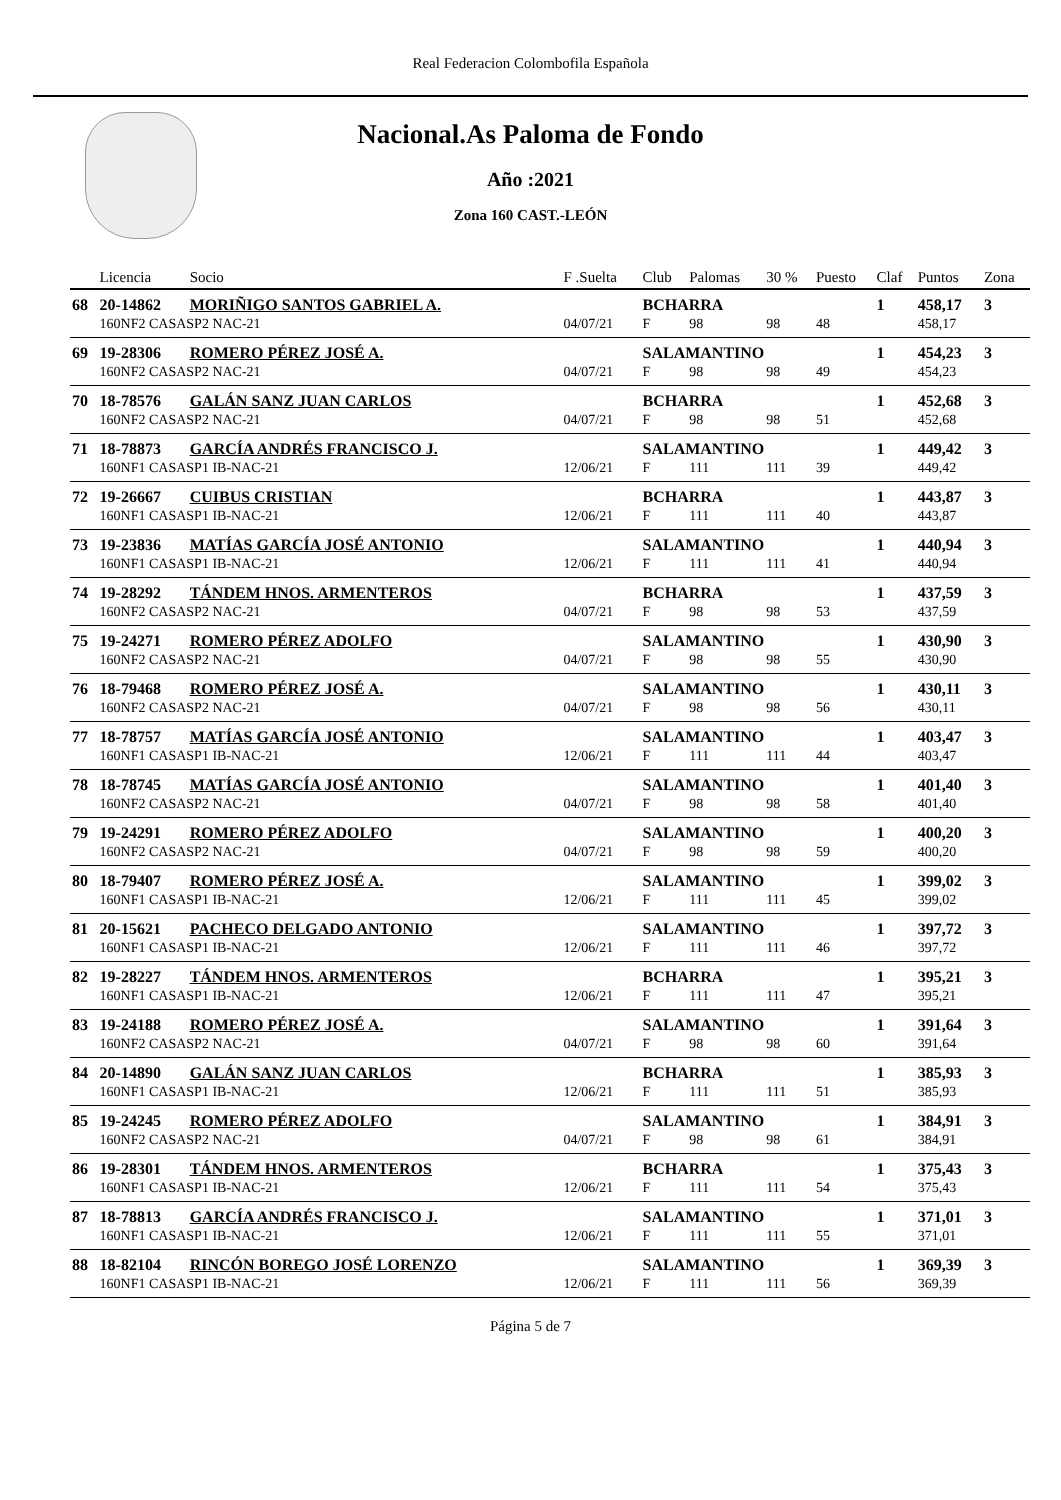Real Federacion Colombofila Española
Nacional.As Paloma de Fondo
Año :2021
Zona 160 CAST.-LEÓN
| | Licencia | Socio | F .Suelta | Club | Palomas | 30 % | Puesto | Claf | Puntos | Zona |
| --- | --- | --- | --- | --- | --- | --- | --- | --- | --- | --- |
| 68 | 20-14862 | MORIÑIGO SANTOS GABRIEL A. | | BCHARRA | | | | 1 | 458,17 | 3 |
| | 160NF2 CASASP2 NAC-21 | | 04/07/21 | F | 98 | 98 | 48 | | 458,17 | |
| 69 | 19-28306 | ROMERO PÉREZ JOSÉ A. | | SALAMANTINO | | | | 1 | 454,23 | 3 |
| | 160NF2 CASASP2 NAC-21 | | 04/07/21 | F | 98 | 98 | 49 | | 454,23 | |
| 70 | 18-78576 | GALÁN SANZ JUAN CARLOS | | BCHARRA | | | | 1 | 452,68 | 3 |
| | 160NF2 CASASP2 NAC-21 | | 04/07/21 | F | 98 | 98 | 51 | | 452,68 | |
| 71 | 18-78873 | GARCÍA ANDRÉS FRANCISCO J. | | SALAMANTINO | | | | 1 | 449,42 | 3 |
| | 160NF1 CASASP1 IB-NAC-21 | | 12/06/21 | F | 111 | 111 | 39 | | 449,42 | |
| 72 | 19-26667 | CUIBUS CRISTIAN | | BCHARRA | | | | 1 | 443,87 | 3 |
| | 160NF1 CASASP1 IB-NAC-21 | | 12/06/21 | F | 111 | 111 | 40 | | 443,87 | |
| 73 | 19-23836 | MATÍAS GARCÍA JOSÉ ANTONIO | | SALAMANTINO | | | | 1 | 440,94 | 3 |
| | 160NF1 CASASP1 IB-NAC-21 | | 12/06/21 | F | 111 | 111 | 41 | | 440,94 | |
| 74 | 19-28292 | TÁNDEM HNOS. ARMENTEROS | | BCHARRA | | | | 1 | 437,59 | 3 |
| | 160NF2 CASASP2 NAC-21 | | 04/07/21 | F | 98 | 98 | 53 | | 437,59 | |
| 75 | 19-24271 | ROMERO PÉREZ ADOLFO | | SALAMANTINO | | | | 1 | 430,90 | 3 |
| | 160NF2 CASASP2 NAC-21 | | 04/07/21 | F | 98 | 98 | 55 | | 430,90 | |
| 76 | 18-79468 | ROMERO PÉREZ JOSÉ A. | | SALAMANTINO | | | | 1 | 430,11 | 3 |
| | 160NF2 CASASP2 NAC-21 | | 04/07/21 | F | 98 | 98 | 56 | | 430,11 | |
| 77 | 18-78757 | MATÍAS GARCÍA JOSÉ ANTONIO | | SALAMANTINO | | | | 1 | 403,47 | 3 |
| | 160NF1 CASASP1 IB-NAC-21 | | 12/06/21 | F | 111 | 111 | 44 | | 403,47 | |
| 78 | 18-78745 | MATÍAS GARCÍA JOSÉ ANTONIO | | SALAMANTINO | | | | 1 | 401,40 | 3 |
| | 160NF2 CASASP2 NAC-21 | | 04/07/21 | F | 98 | 98 | 58 | | 401,40 | |
| 79 | 19-24291 | ROMERO PÉREZ ADOLFO | | SALAMANTINO | | | | 1 | 400,20 | 3 |
| | 160NF2 CASASP2 NAC-21 | | 04/07/21 | F | 98 | 98 | 59 | | 400,20 | |
| 80 | 18-79407 | ROMERO PÉREZ JOSÉ A. | | SALAMANTINO | | | | 1 | 399,02 | 3 |
| | 160NF1 CASASP1 IB-NAC-21 | | 12/06/21 | F | 111 | 111 | 45 | | 399,02 | |
| 81 | 20-15621 | PACHECO DELGADO ANTONIO | | SALAMANTINO | | | | 1 | 397,72 | 3 |
| | 160NF1 CASASP1 IB-NAC-21 | | 12/06/21 | F | 111 | 111 | 46 | | 397,72 | |
| 82 | 19-28227 | TÁNDEM HNOS. ARMENTEROS | | BCHARRA | | | | 1 | 395,21 | 3 |
| | 160NF1 CASASP1 IB-NAC-21 | | 12/06/21 | F | 111 | 111 | 47 | | 395,21 | |
| 83 | 19-24188 | ROMERO PÉREZ JOSÉ A. | | SALAMANTINO | | | | 1 | 391,64 | 3 |
| | 160NF2 CASASP2 NAC-21 | | 04/07/21 | F | 98 | 98 | 60 | | 391,64 | |
| 84 | 20-14890 | GALÁN SANZ JUAN CARLOS | | BCHARRA | | | | 1 | 385,93 | 3 |
| | 160NF1 CASASP1 IB-NAC-21 | | 12/06/21 | F | 111 | 111 | 51 | | 385,93 | |
| 85 | 19-24245 | ROMERO PÉREZ ADOLFO | | SALAMANTINO | | | | 1 | 384,91 | 3 |
| | 160NF2 CASASP2 NAC-21 | | 04/07/21 | F | 98 | 98 | 61 | | 384,91 | |
| 86 | 19-28301 | TÁNDEM HNOS. ARMENTEROS | | BCHARRA | | | | 1 | 375,43 | 3 |
| | 160NF1 CASASP1 IB-NAC-21 | | 12/06/21 | F | 111 | 111 | 54 | | 375,43 | |
| 87 | 18-78813 | GARCÍA ANDRÉS FRANCISCO J. | | SALAMANTINO | | | | 1 | 371,01 | 3 |
| | 160NF1 CASASP1 IB-NAC-21 | | 12/06/21 | F | 111 | 111 | 55 | | 371,01 | |
| 88 | 18-82104 | RINCÓN BOREGO JOSÉ LORENZO | | SALAMANTINO | | | | 1 | 369,39 | 3 |
| | 160NF1 CASASP1 IB-NAC-21 | | 12/06/21 | F | 111 | 111 | 56 | | 369,39 | |
Página 5 de 7